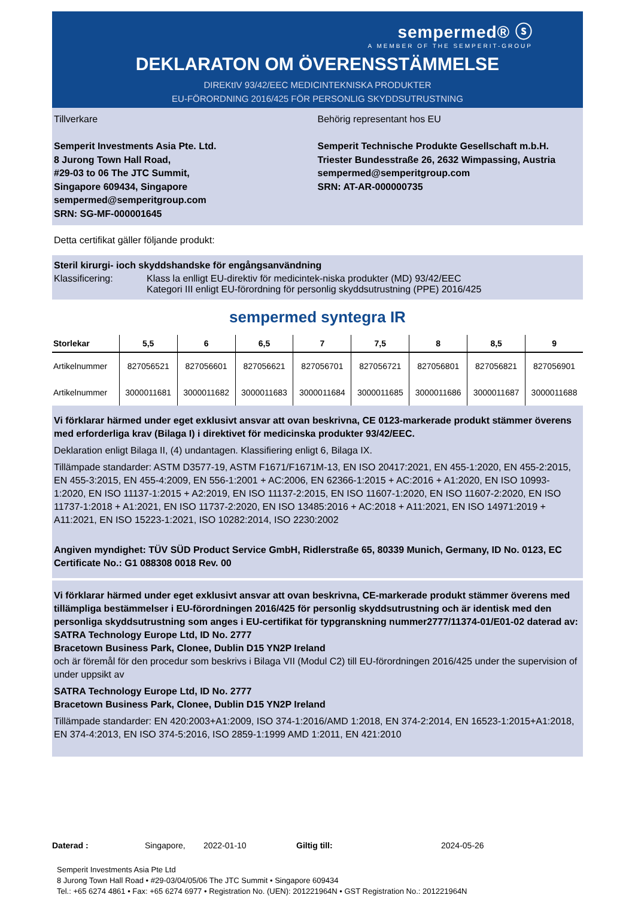sempermed® ⓢ
A MEMBER OF THE SEMPERIT-GROUP
DEKLARATON OM ÖVERENSSTÄMMELSE
DIREKtIV 93/42/EEC MEDICINTEKNISKA PRODUKTER
EU-FÖRORDNING 2016/425 FÖR PERSONLIG SKYDDSUTRUSTNING
Tillverkare
Semperit Investments Asia Pte. Ltd.
8 Jurong Town Hall Road,
#29-03 to 06 The JTC Summit,
Singapore 609434, Singapore
sempermed@semperitgroup.com
SRN: SG-MF-000001645
Behörig representant hos EU
Semperit Technische Produkte Gesellschaft m.b.H.
Triester Bundesstraße 26, 2632 Wimpassing, Austria
sempermed@semperitgroup.com
SRN: AT-AR-000000735
Detta certifikat gäller följande produkt:
Steril kirurgi- ioch skyddshandske för engångsanvändning
Klassificering: Klass la enlligt EU-direktiv för medicintek-niska produkter (MD) 93/42/EEC
Kategori III enligt EU-förordning för personlig skyddsutrustning (PPE) 2016/425
sempermed syntegra IR
| Storlekar | 5,5 | 6 | 6,5 | 7 | 7,5 | 8 | 8,5 | 9 |
| --- | --- | --- | --- | --- | --- | --- | --- | --- |
| Artikelnummer | 827056521 | 827056601 | 827056621 | 827056701 | 827056721 | 827056801 | 827056821 | 827056901 |
| Artikelnummer | 3000011681 | 3000011682 | 3000011683 | 3000011684 | 3000011685 | 3000011686 | 3000011687 | 3000011688 |
Vi förklarar härmed under eget exklusivt ansvar att ovan beskrivna, CE 0123-markerade produkt stämmer överens med erforderliga krav (Bilaga I) i direktivet för medicinska produkter 93/42/EEC.
Deklaration enligt Bilaga II, (4) undantagen. Klassifiering enligt 6, Bilaga IX.
Tillämpade standarder: ASTM D3577-19, ASTM F1671/F1671M-13, EN ISO 20417:2021, EN 455-1:2020, EN 455-2:2015, EN 455-3:2015, EN 455-4:2009, EN 556-1:2001 + AC:2006, EN 62366-1:2015 + AC:2016 + A1:2020, EN ISO 10993-1:2020, EN ISO 11137-1:2015 + A2:2019, EN ISO 11137-2:2015, EN ISO 11607-1:2020, EN ISO 11607-2:2020, EN ISO 11737-1:2018 + A1:2021, EN ISO 11737-2:2020, EN ISO 13485:2016 + AC:2018 + A11:2021, EN ISO 14971:2019 + A11:2021, EN ISO 15223-1:2021, ISO 10282:2014, ISO 2230:2002
Angiven myndighet: TÜV SÜD Product Service GmbH, Ridlerstraße 65, 80339 Munich, Germany, ID No. 0123, EC Certificate No.: G1 088308 0018 Rev. 00
Vi förklarar härmed under eget exklusivt ansvar att ovan beskrivna, CE-markerade produkt stämmer överens med tillämpliga bestämmelser i EU-förordningen 2016/425 för personlig skyddsutrustning och är identisk med den personliga skyddsutrustning som anges i EU-certifikat för typgranskning nummer2777/11374-01/E01-02 daterad av:
SATRA Technology Europe Ltd, ID No. 2777
Bracetown Business Park, Clonee, Dublin D15 YN2P Ireland
och är föremål för den procedur som beskrivs i Bilaga VII (Modul C2) till EU-förordningen 2016/425 under the supervision of under uppsikt av
SATRA Technology Europe Ltd, ID No. 2777
Bracetown Business Park, Clonee, Dublin D15 YN2P Ireland
Tillämpade standarder: EN 420:2003+A1:2009, ISO 374-1:2016/AMD 1:2018, EN 374-2:2014, EN 16523-1:2015+A1:2018, EN 374-4:2013, EN ISO 374-5:2016, ISO 2859-1:1999 AMD 1:2011, EN 421:2010
Daterad : Singapore, 2022-01-10 Giltig till: 2024-05-26
Semperit Investments Asia Pte Ltd
8 Jurong Town Hall Road • #29-03/04/05/06 The JTC Summit • Singapore 609434
Tel.: +65 6274 4861 • Fax: +65 6274 6977 • Registration No. (UEN): 201221964N • GST Registration No.: 201221964N